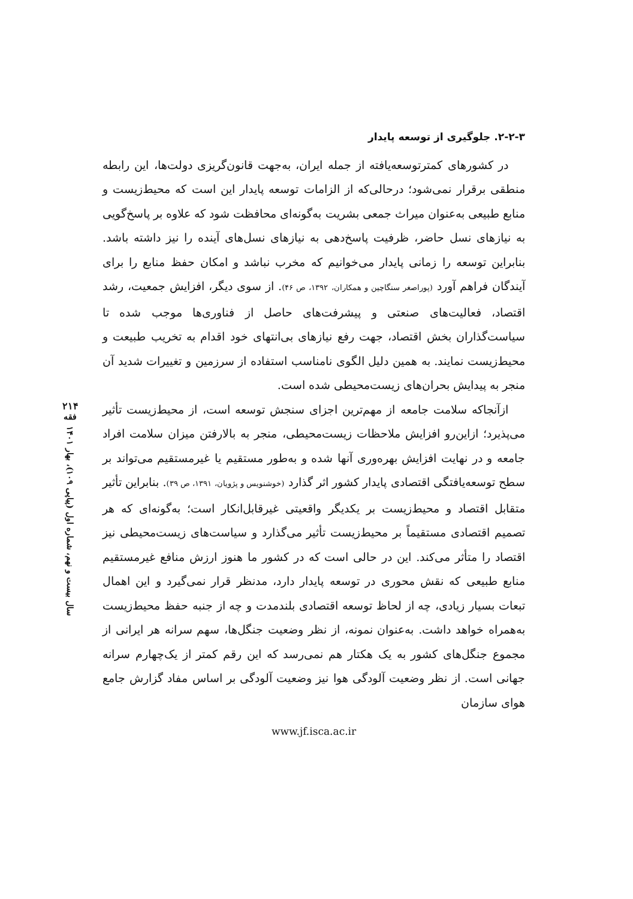۲-۲-۳. جلوگیری از توسعه پایدار
در کشورهای کمترتوسعه‌یافته از جمله ایران، به‌جهت قانون‌گریزی دولت‌ها، این رابطه منطقی برقرار نمی‌شود؛ درحالی‌که از الزامات توسعه پایدار این است که محیط‌زیست و منابع طبیعی به‌عنوان میراث جمعی بشریت به‌گونه‌ای محافظت شود که علاوه بر پاسخ‌گویی به نیازهای نسل حاضر، ظرفیت پاسخ‌دهی به نیازهای نسل‌های آینده را نیز داشته باشد. بنابراین توسعه را زمانی پایدار می‌خوانیم که مخرب نباشد و امکان حفظ منابع را برای آیندگان فراهم آورد (پوراصغر سنگاچین و همکاران، ۱۳۹۲، ص ۴۶). از سوی دیگر، افزایش جمعیت، رشد اقتصاد، فعالیت‌های صنعتی و پیشرفت‌های حاصل از فناوری‌ها موجب شده تا سیاست‌گذاران بخش اقتصاد، جهت رفع نیازهای بی‌انتهای خود اقدام به تخریب طبیعت و محیط‌زیست نمایند. به همین دلیل الگوی نامناسب استفاده از سرزمین و تغییرات شدید آن منجر به پیدایش بحران‌های زیست‌محیطی شده است.
ازآنجاکه سلامت جامعه از مهم‌ترین اجزای سنجش توسعه است، از محیط‌زیست تأثیر می‌پذیرد؛ ازاین‌رو افزایش ملاحظات زیست‌محیطی، منجر به بالارفتن میزان سلامت افراد جامعه و در نهایت افزایش بهره‌وری آنها شده و به‌طور مستقیم یا غیرمستقیم می‌تواند بر سطح توسعه‌یافتگی اقتصادی پایدار کشور اثر گذارد (خوشنویس و پژویان، ۱۳۹۱، ص ۳۹). بنابراین تأثیر متقابل اقتصاد و محیط‌زیست بر یکدیگر واقعیتی غیرقابل‌انکار است؛ به‌گونه‌ای که هر تصمیم اقتصادی مستقیماً بر محیط‌زیست تأثیر می‌گذارد و سیاست‌های زیست‌محیطی نیز اقتصاد را متأثر می‌کند. این در حالی است که در کشور ما هنوز ارزش منافع غیرمستقیم منابع طبیعی که نقش محوری در توسعه پایدار دارد، مدنظر قرار نمی‌گیرد و این اهمال تبعات بسیار زیادی، چه از لحاظ توسعه اقتصادی بلندمدت و چه از جنبه حفظ محیط‌زیست به‌همراه خواهد داشت. به‌عنوان نمونه، از نظر وضعیت جنگل‌ها، سهم سرانه هر ایرانی از مجموع جنگل‌های کشور به یک هکتار هم نمی‌رسد که این رقم کمتر از یک‌چهارم سرانه جهانی است. از نظر وضعیت آلودگی هوا نیز وضعیت آلودگی بر اساس مفاد گزارش جامع هوای سازمان
www.jf.isca.ac.ir
۲۱۴
فقه
سال بیست و نهم، شماره اول (پیاپی ۱۰۹)، بهار ۱۴۰۱